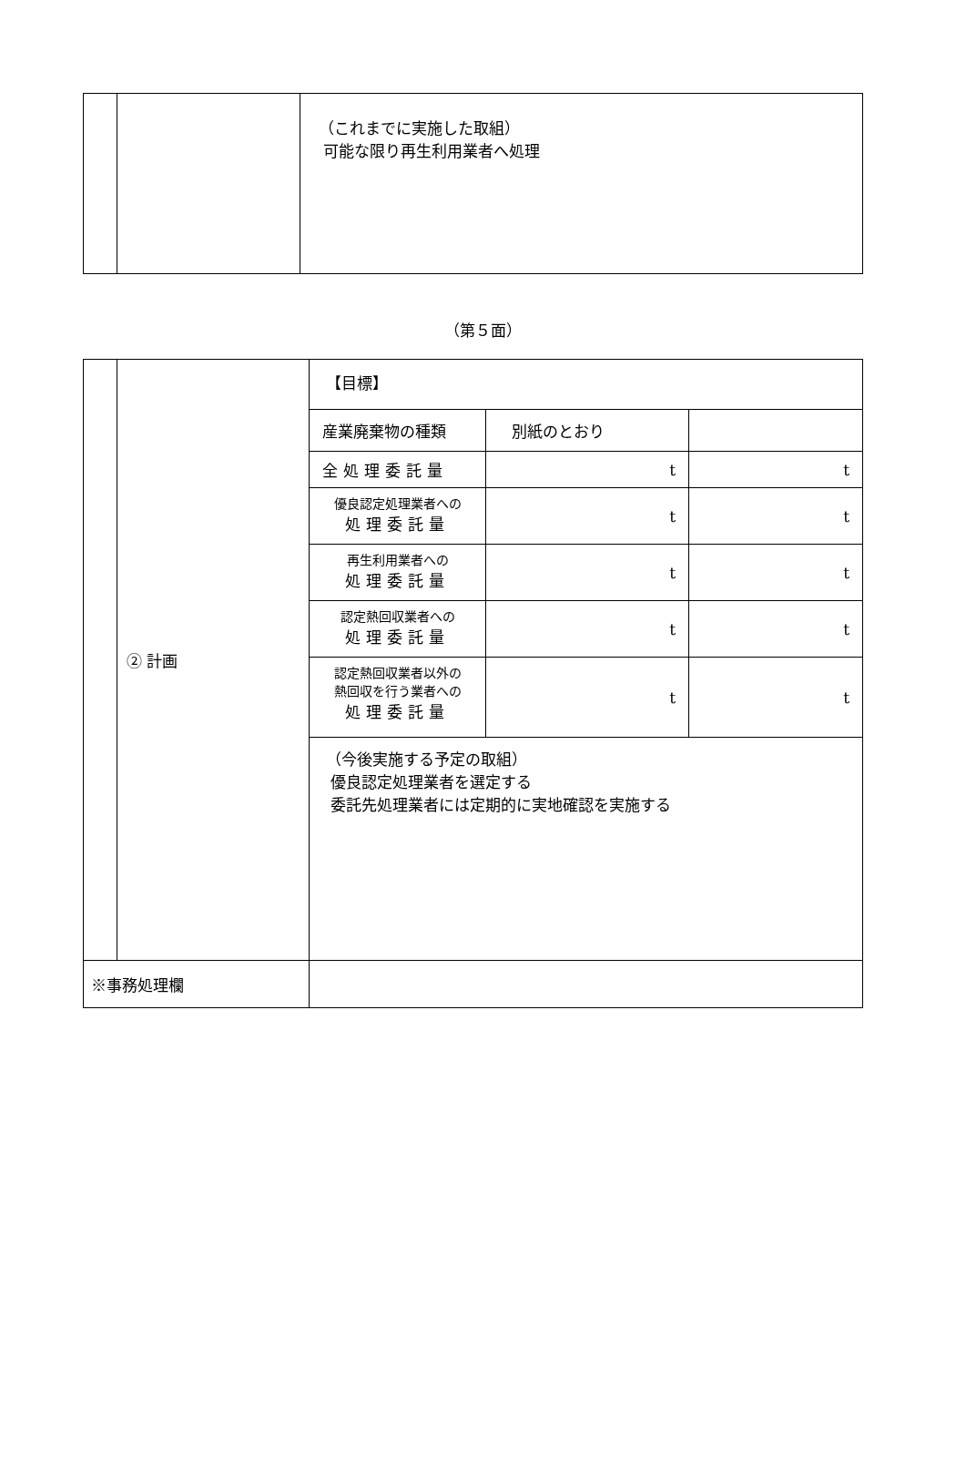| | | （これまでに実施した取組） 可能な限り再生利用業者へ処理 |
（第５面）
| | ② 計画 | / 【目標】 / / / / 産業廃棄物の種類 / 別紙のとおり / / / 全処理委託量 / t / t / / 優良認定処理業者への 処理委託量 / t / t / / 再生利用業者への 処理委託量 / t / t / / 認定熱回収業者への 処理委託量 / t / t / / 認定熱回収業者以外の 熱回収を行う業者への 処理委託量 / t / t / / （今後実施する予定の取組） 優良認定処理業者を選定する 委託先処理業者には定期的に実地確認を実施する / / / |
| ※事務処理欄 | | |